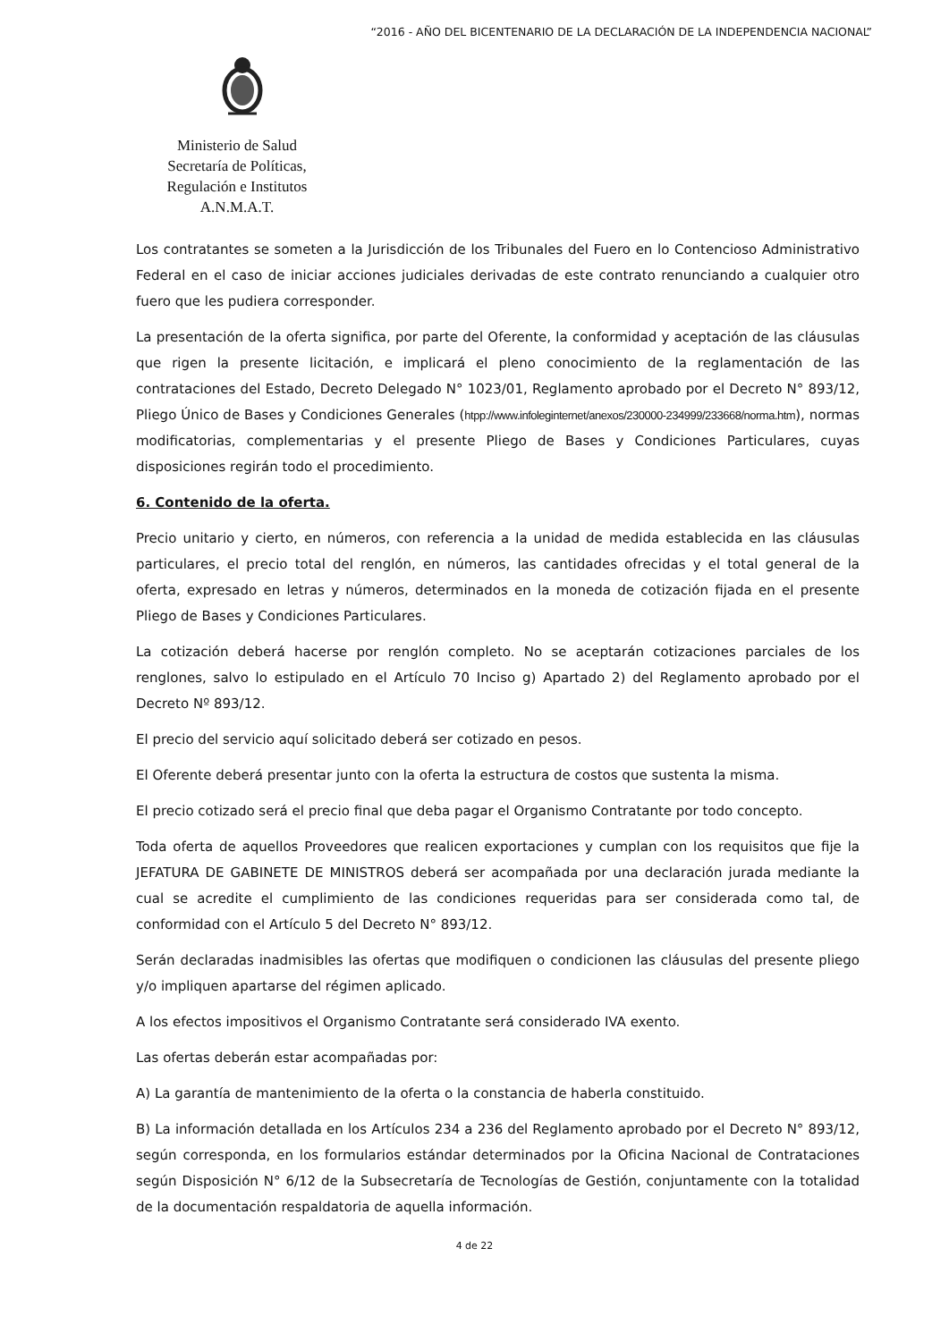“2016 - AÑO DEL BICENTENARIO DE LA DECLARACIÓN DE LA INDEPENDENCIA NACIONAL”
Ministerio de Salud
Secretaría de Políticas,
Regulación e Institutos
A.N.M.A.T.
Los contratantes se someten a la Jurisdicción de los Tribunales del Fuero en lo Contencioso Administrativo Federal en el caso de iniciar acciones judiciales derivadas de este contrato renunciando a cualquier otro fuero que les pudiera corresponder.
La presentación de la oferta significa, por parte del Oferente, la conformidad y aceptación de las cláusulas que rigen la presente licitación, e implicará el pleno conocimiento de la reglamentación de las contrataciones del Estado, Decreto Delegado N° 1023/01, Reglamento aprobado por el Decreto N° 893/12, Pliego Único de Bases y Condiciones Generales (htpp://www.infoleginternet/anexos/230000-234999/233668/norma.htm), normas modificatorias, complementarias y el presente Pliego de Bases y Condiciones Particulares, cuyas disposiciones regirán todo el procedimiento.
6. Contenido de la oferta.
Precio unitario y cierto, en números, con referencia a la unidad de medida establecida en las cláusulas particulares, el precio total del renglón, en números, las cantidades ofrecidas y el total general de la oferta, expresado en letras y números, determinados en la moneda de cotización fijada en el presente Pliego de Bases y Condiciones Particulares.
La cotización deberá hacerse por renglón completo. No se aceptarán cotizaciones parciales de los renglones, salvo lo estipulado en el Artículo 70 Inciso g) Apartado 2) del Reglamento aprobado por el Decreto Nº 893/12.
El precio del servicio aquí solicitado deberá ser cotizado en pesos.
El Oferente deberá presentar junto con la oferta la estructura de costos que sustenta la misma.
El precio cotizado será el precio final que deba pagar el Organismo Contratante por todo concepto.
Toda oferta de aquellos Proveedores que realicen exportaciones y cumplan con los requisitos que fije la JEFATURA DE GABINETE DE MINISTROS deberá ser acompañada por una declaración jurada mediante la cual se acredite el cumplimiento de las condiciones requeridas para ser considerada como tal, de conformidad con el Artículo 5 del Decreto N° 893/12.
Serán declaradas inadmisibles las ofertas que modifiquen o condicionen las cláusulas del presente pliego y/o impliquen apartarse del régimen aplicado.
A los efectos impositivos el Organismo Contratante será considerado IVA exento.
Las ofertas deberán estar acompañadas por:
A) La garantía de mantenimiento de la oferta o la constancia de haberla constituido.
B) La información detallada en los Artículos 234 a 236 del Reglamento aprobado por el Decreto N° 893/12, según corresponda, en los formularios estándar determinados por la Oficina Nacional de Contrataciones según Disposición N° 6/12 de la Subsecretaría de Tecnologías de Gestión, conjuntamente con la totalidad de la documentación respaldatoria de aquella información.
4 de 22